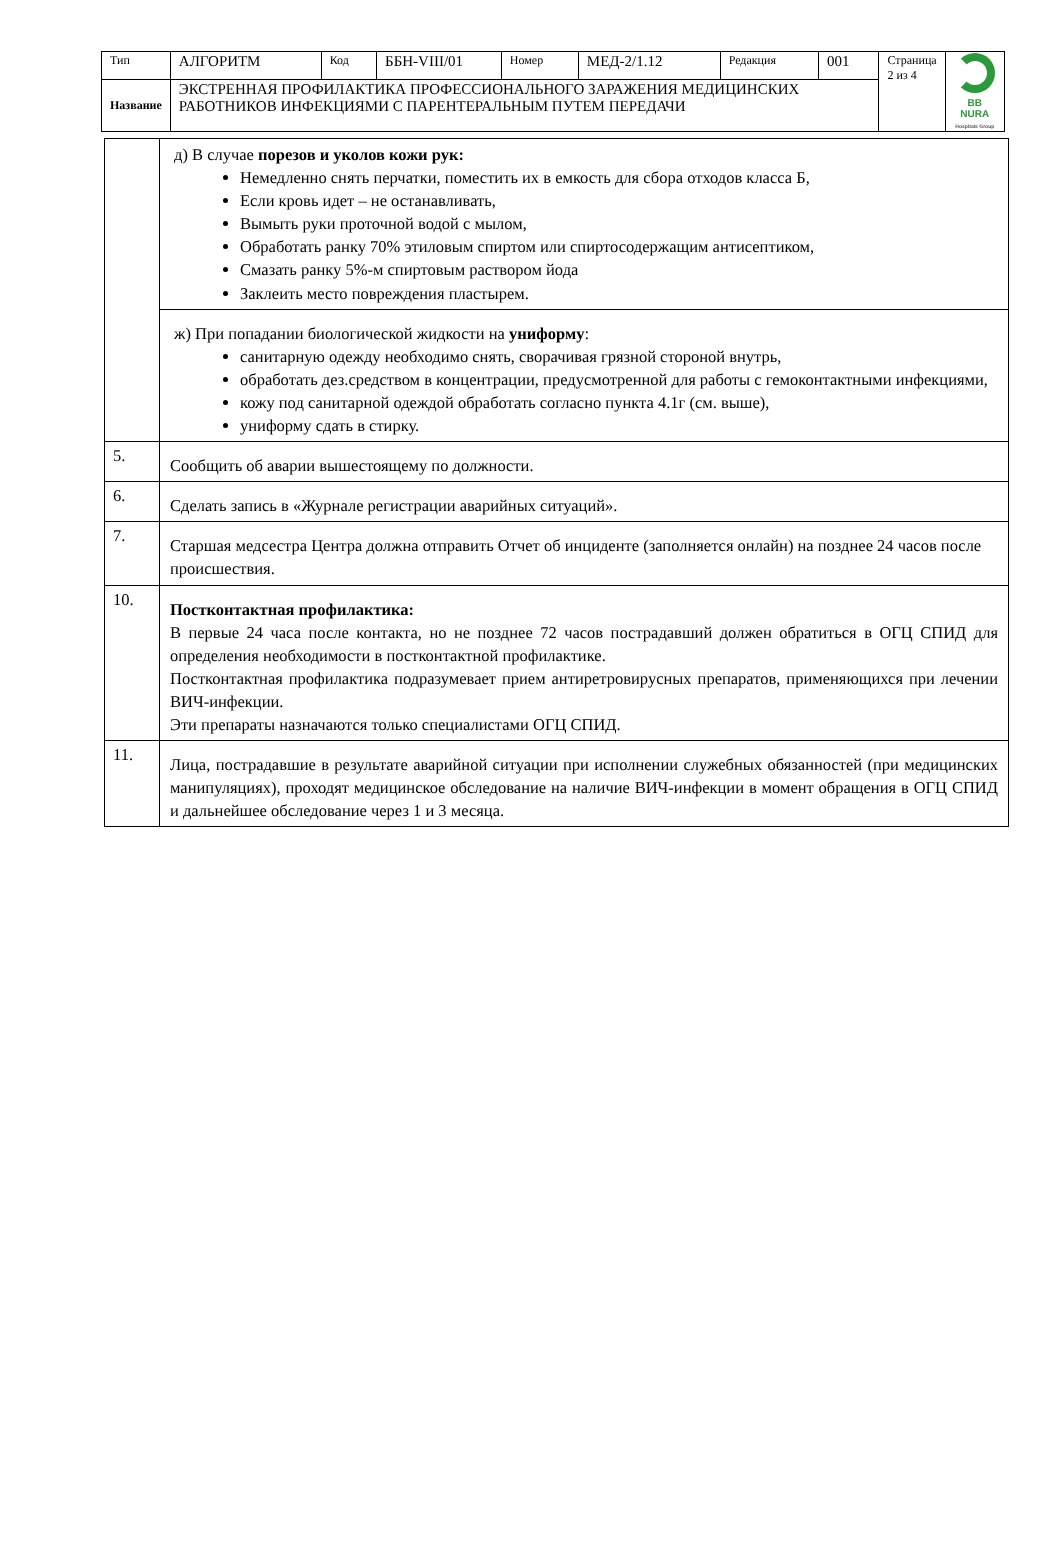| Тип | АЛГОРИТМ | Код | ББН-VIII/01 | Номер | МЕД-2/1.12 | Редакция | 001 | Страница 2 из 4 | BB NURA Hospitals Group |
| Название | ЭКСТРЕННАЯ ПРОФИЛАКТИКА ПРОФЕССИОНАЛЬНОГО ЗАРАЖЕНИЯ МЕДИЦИНСКИХ РАБОТНИКОВ ИНФЕКЦИЯМИ С ПАРЕНТЕРАЛЬНЫМ ПУТЕМ ПЕРЕДАЧИ | | | | | | | | |
| | д) В случае порезов и уколов кожи рук: Немедленно снять перчатки, поместить их в емкость для сбора отходов класса Б, Если кровь идет – не останавливать, Вымыть руки проточной водой с мылом, Обработать ранку 70% этиловым спиртом или спиртосодержащим антисептиком, Смазать ранку 5%-м спиртовым раствором йода Заклеить место повреждения пластырем. |
| | ж) При попадании биологической жидкости на униформу : санитарную одежду необходимо снять, сворачивая грязной стороной внутрь, обработать дез.средством в концентрации, предусмотренной для работы с гемоконтактными инфекциями, кожу под санитарной одеждой обработать согласно пункта 4.1г (см. выше), униформу сдать в стирку. |
| 5. | Сообщить об аварии вышестоящему по должности. |
| 6. | Сделать запись в «Журнале регистрации аварийных ситуаций». |
| 7. | Старшая медсестра Центра должна отправить Отчет об инциденте (заполняется онлайн) на позднее 24 часов после происшествия. |
| 10. | Постконтактная профилактика: В первые 24 часа после контакта, но не позднее 72 часов пострадавший должен обратиться в ОГЦ СПИД для определения необходимости в постконтактной профилактике. Постконтактная профилактика подразумевает прием антиретровирусных препаратов, применяющихся при лечении ВИЧ-инфекции. Эти препараты назначаются только специалистами ОГЦ СПИД. |
| 11. | Лица, пострадавшие в результате аварийной ситуации при исполнении служебных обязанностей (при медицинских манипуляциях), проходят медицинское обследование на наличие ВИЧ-инфекции в момент обращения в ОГЦ СПИД и дальнейшее обследование через 1 и 3 месяца. |